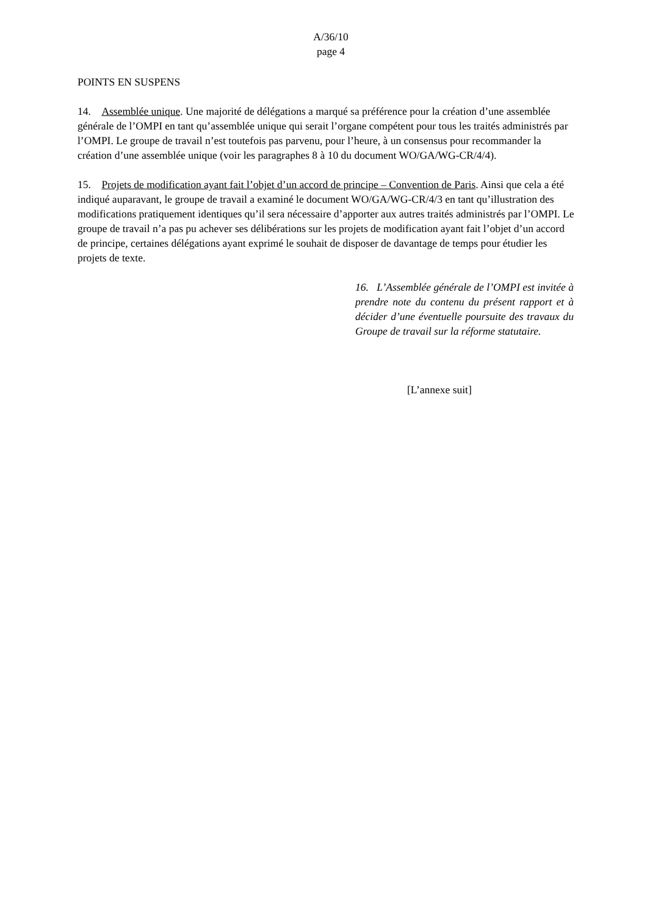A/36/10
page 4
POINTS EN SUSPENS
14. Assemblée unique. Une majorité de délégations a marqué sa préférence pour la création d’une assemblée générale de l’OMPI en tant qu’assemblée unique qui serait l’organe compétent pour tous les traités administrés par l’OMPI. Le groupe de travail n’est toutefois pas parvenu, pour l’heure, à un consensus pour recommander la création d’une assemblée unique (voir les paragraphes 8 à 10 du document WO/GA/WG-CR/4/4).
15. Projets de modification ayant fait l’objet d’un accord de principe – Convention de Paris. Ainsi que cela a été indiqué auparavant, le groupe de travail a examiné le document WO/GA/WG-CR/4/3 en tant qu’illustration des modifications pratiquement identiques qu’il sera nécessaire d’apporter aux autres traités administrés par l’OMPI. Le groupe de travail n’a pas pu achever ses délibérations sur les projets de modification ayant fait l’objet d’un accord de principe, certaines délégations ayant exprimé le souhait de disposer de davantage de temps pour étudier les projets de texte.
16. L’Assemblée générale de l’OMPI est invitée à prendre note du contenu du présent rapport et à décider d’une éventuelle poursuite des travaux du Groupe de travail sur la réforme statutaire.
[L’annexe suit]